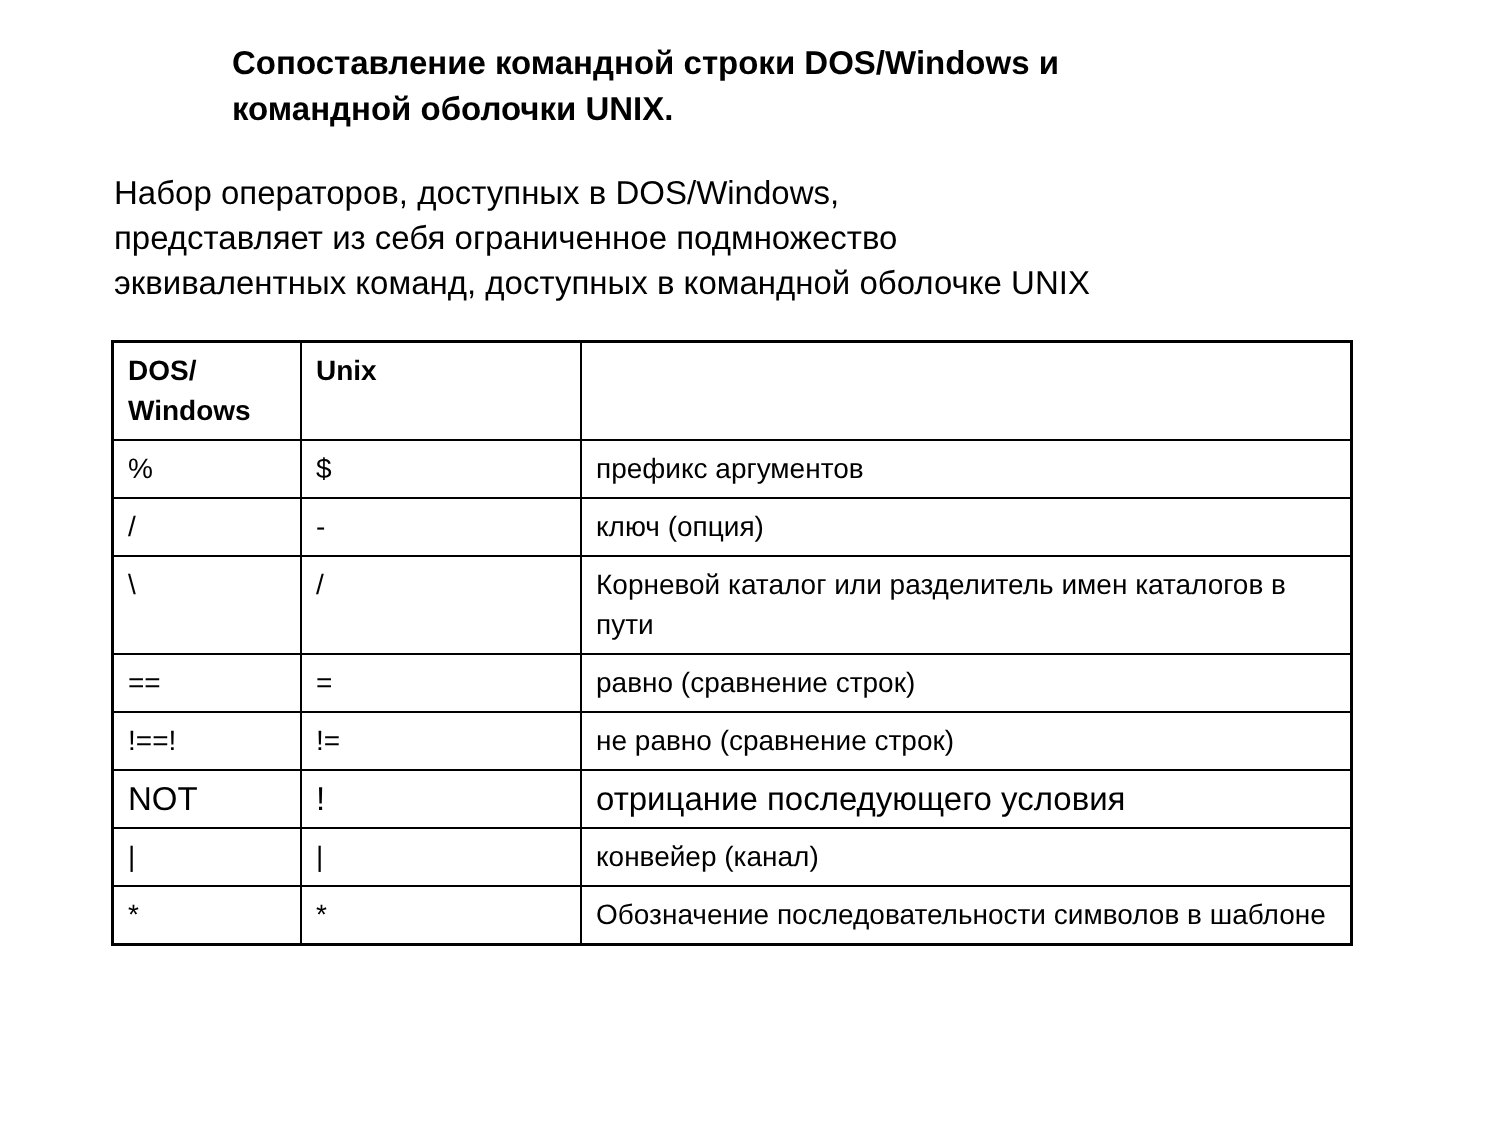Сопоставление командной строки DOS/Windows и
командной оболочки UNIX.
Набор операторов, доступных в DOS/Windows,
представляет из себя ограниченное подмножество
эквивалентных команд, доступных в командной оболочке UNIX
| DOS/ Windows | Unix | |
| --- | --- | --- |
| % | $ | префикс аргументов |
| / | - | ключ (опция) |
| \ | / | Корневой каталог или разделитель имен каталогов в пути |
| == | = | равно (сравнение строк) |
| !==! | != | не равно (сравнение строк) |
| NOT | ! | отрицание последующего условия |
| / | / | конвейер (канал) |
| * | * | Обозначение последовательности символов в шаблоне |